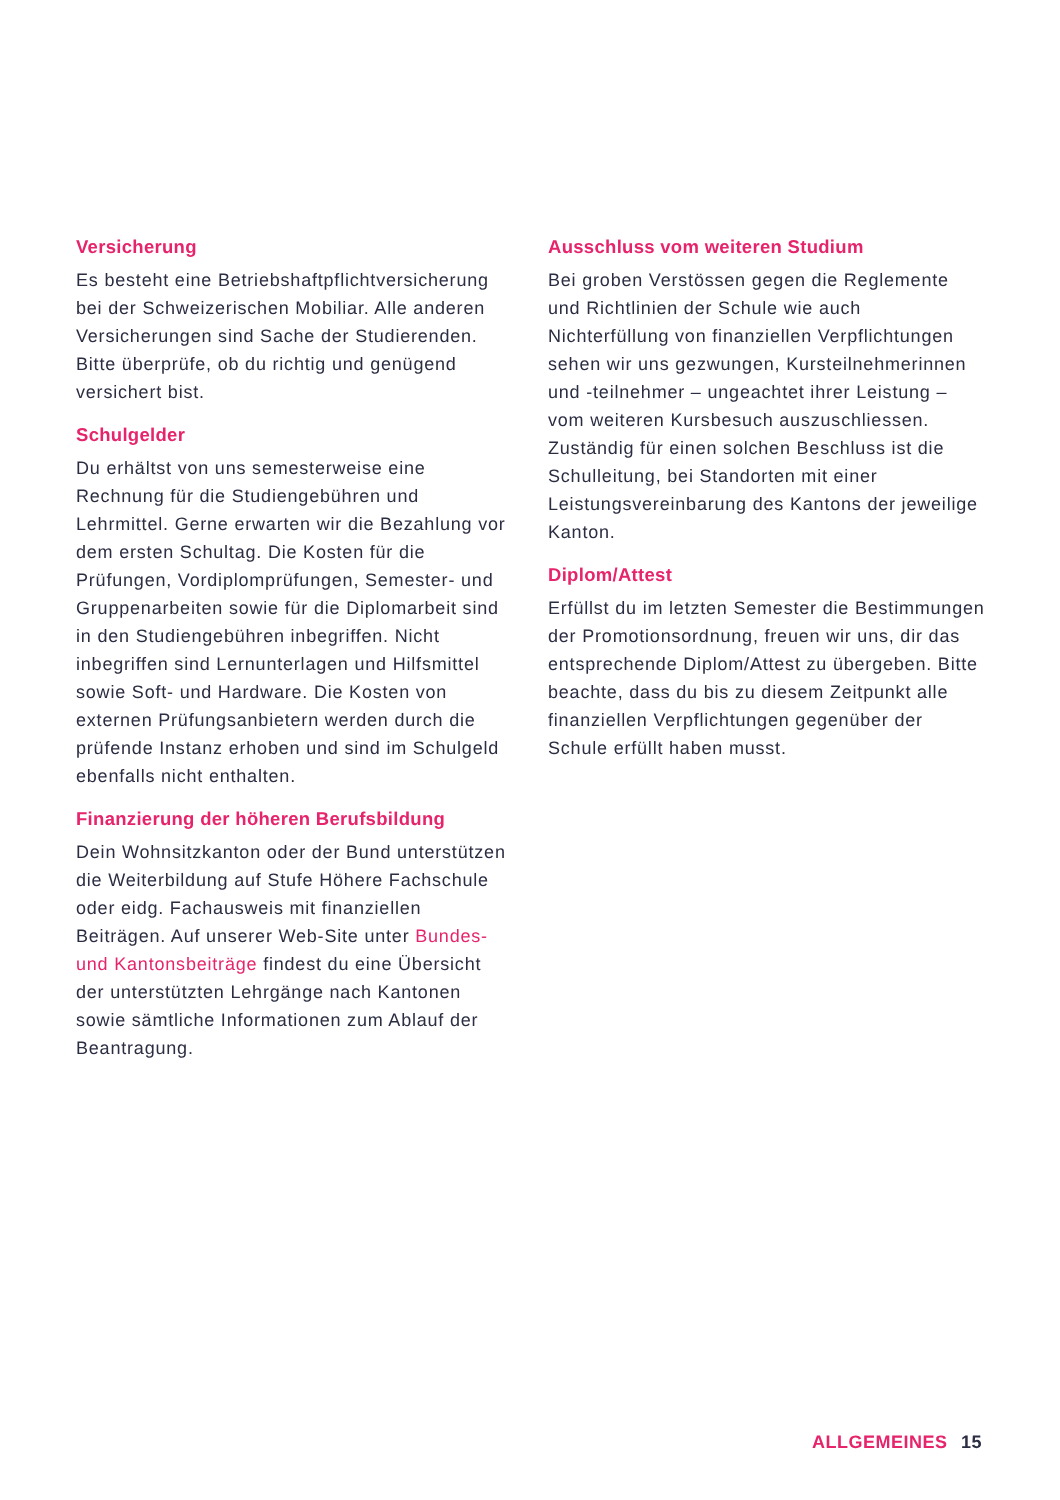Versicherung
Es besteht eine Betriebshaftpflichtversicherung bei der Schweizerischen Mobiliar. Alle anderen Versicherungen sind Sache der Studierenden. Bitte überprüfe, ob du richtig und genügend versichert bist.
Schulgelder
Du erhältst von uns semesterweise eine Rechnung für die Studiengebühren und Lehrmittel. Gerne erwarten wir die Bezahlung vor dem ersten Schultag. Die Kosten für die Prüfungen, Vordiplomprüfungen, Semester- und Gruppenarbeiten sowie für die Diplomarbeit sind in den Studiengebühren inbegriffen. Nicht inbegriffen sind Lernunterlagen und Hilfsmittel sowie Soft- und Hardware. Die Kosten von externen Prüfungsanbietern werden durch die prüfende Instanz erhoben und sind im Schulgeld ebenfalls nicht enthalten.
Finanzierung der höheren Berufsbildung
Dein Wohnsitzkanton oder der Bund unterstützen die Weiterbildung auf Stufe Höhere Fachschule oder eidg. Fachausweis mit finanziellen Beiträgen. Auf unserer Web-Site unter Bundes- und Kantonsbeiträge findest du eine Übersicht der unterstützten Lehrgänge nach Kantonen sowie sämtliche Informationen zum Ablauf der Beantragung.
Ausschluss vom weiteren Studium
Bei groben Verstössen gegen die Reglemente und Richtlinien der Schule wie auch Nichterfüllung von finanziellen Verpflichtungen sehen wir uns gezwungen, Kursteilnehmerinnen und -teilnehmer – ungeachtet ihrer Leistung – vom weiteren Kursbesuch auszuschliessen. Zuständig für einen solchen Beschluss ist die Schulleitung, bei Standorten mit einer Leistungsvereinbarung des Kantons der jeweilige Kanton.
Diplom/Attest
Erfüllst du im letzten Semester die Bestimmungen der Promotionsordnung, freuen wir uns, dir das entsprechende Diplom/Attest zu übergeben. Bitte beachte, dass du bis zu diesem Zeitpunkt alle finanziellen Verpflichtungen gegenüber der Schule erfüllt haben musst.
ALLGEMEINES 15